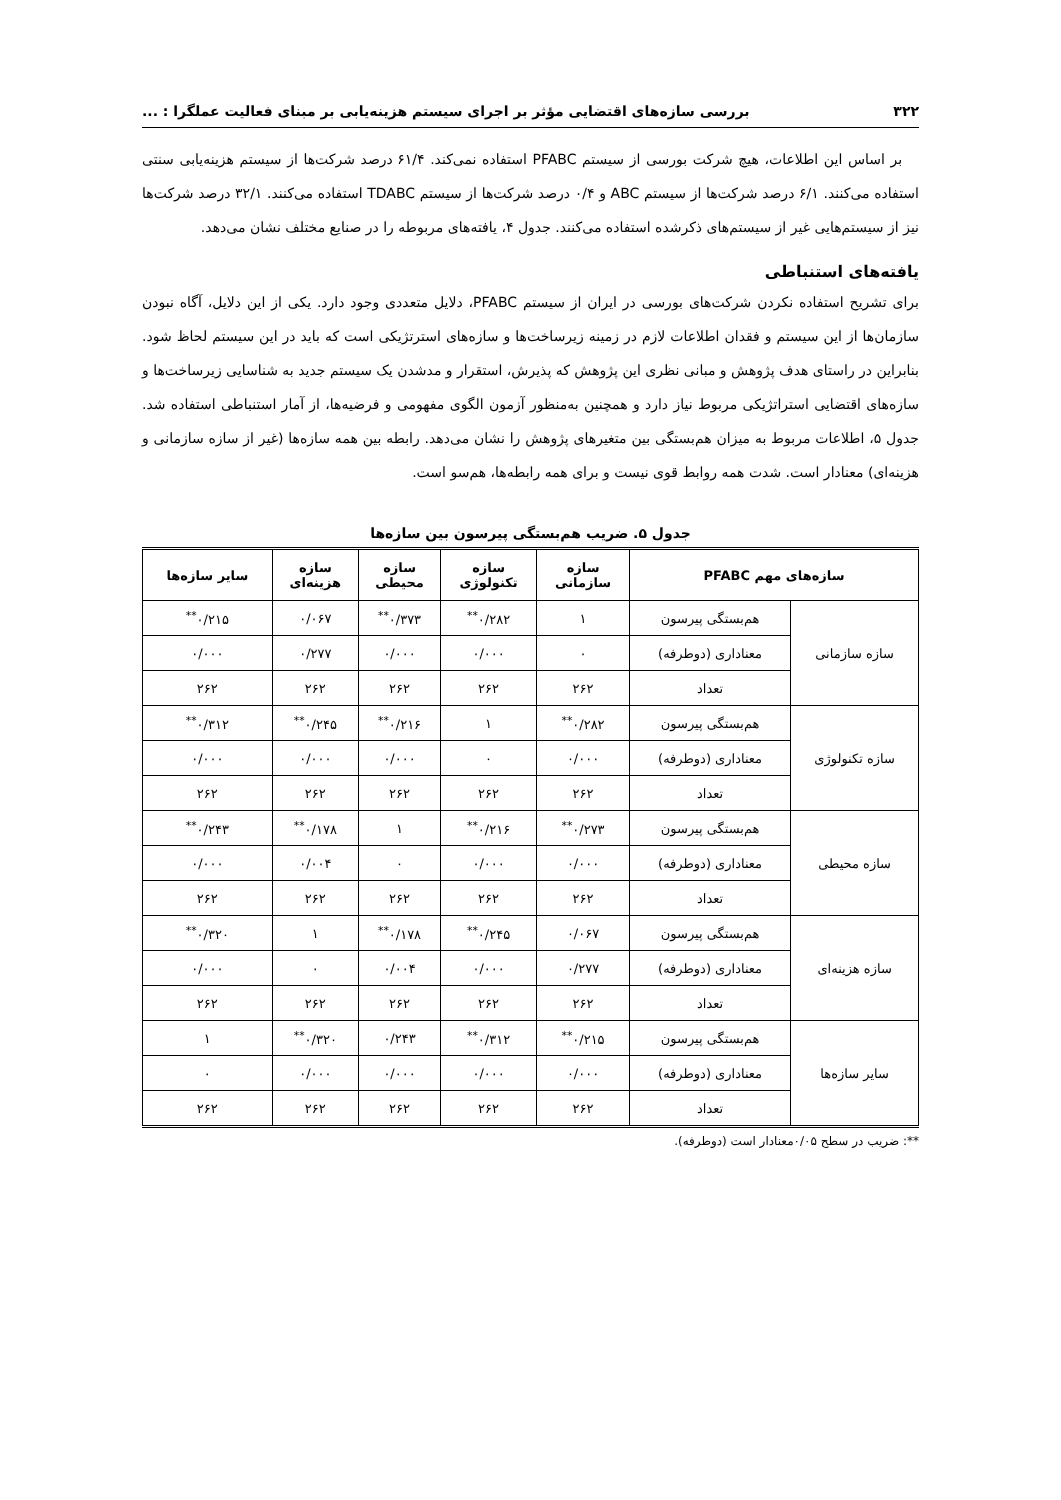۳۲۲ بررسی سازه‌های اقتضایی مؤثر بر اجرای سیستم هزینه‌یابی بر مبنای فعالیت عملگرا : ...
بر اساس این اطلاعات، هیچ شرکت بورسی از سیستم PFABC استفاده نمی‌کند. ۶۱/۴ درصد شرکت‌ها از سیستم هزینه‌یابی سنتی استفاده می‌کنند. ۶/۱ درصد شرکت‌ها از سیستم ABC و ۰/۴ درصد شرکت‌ها از سیستم TDABC استفاده می‌کنند. ۳۲/۱ درصد شرکت‌ها نیز از سیستم‌هایی غیر از سیستم‌های ذکرشده استفاده می‌کنند. جدول ۴، یافته‌های مربوطه را در صنایع مختلف نشان می‌دهد.
یافته‌های استنباطی
برای تشریح استفاده نکردن شرکت‌های بورسی در ایران از سیستم PFABC، دلایل متعددی وجود دارد. یکی از این دلایل، آگاه نبودن سازمان‌ها از این سیستم و فقدان اطلاعات لازم در زمینه زیرساخت‌ها و سازه‌های استرتژیکی است که باید در این سیستم لحاظ شود. بنابراین در راستای هدف پژوهش و مبانی نظری این پژوهش که پذیرش، استقرار و مدشدن یک سیستم جدید به شناسایی زیرساخت‌ها و سازه‌های اقتضایی استراتژیکی مربوط نیاز دارد و همچنین به‌منظور آزمون الگوی مفهومی و فرضیه‌ها، از آمار استنباطی استفاده شد. جدول ۵، اطلاعات مربوط به میزان هم‌بستگی بین متغیرهای پژوهش را نشان می‌دهد. رابطه بین همه سازه‌ها (غیر از سازه سازمانی و هزینه‌ای) معنادار است. شدت همه روابط قوی نیست و برای همه رابطه‌ها، هم‌سو است.
جدول ۵. ضریب هم‌بستگی پیرسون بین سازه‌ها
| سازه‌های مهم PFABC | | سازه سازمانی | سازه تکنولوژی | سازه محیطی | سازه هزینه‌ای | سایر سازه‌ها |
| --- | --- | --- | --- | --- | --- | --- |
| سازه سازمانی | هم‌بستگی پیرسون | ۱ | ۰/۲۸۲<sup>**</sup> | ۰/۳۷۳<sup>**</sup> | ۰/۰۶۷ | ۰/۲۱۵<sup>**</sup> |
| | معناداری (دوطرفه) | ۰ | ۰/۰۰۰ | ۰/۰۰۰ | ۰/۲۷۷ | ۰/۰۰۰ |
| | تعداد | ۲۶۲ | ۲۶۲ | ۲۶۲ | ۲۶۲ | ۲۶۲ |
| سازه تکنولوژی | هم‌بستگی پیرسون | ۰/۲۸۲<sup>**</sup> | ۱ | ۰/۲۱۶<sup>**</sup> | ۰/۲۴۵<sup>**</sup> | ۰/۳۱۲<sup>**</sup> |
| | معناداری (دوطرفه) | ۰/۰۰۰ | ۰ | ۰/۰۰۰ | ۰/۰۰۰ | ۰/۰۰۰ |
| | تعداد | ۲۶۲ | ۲۶۲ | ۲۶۲ | ۲۶۲ | ۲۶۲ |
| سازه محیطی | هم‌بستگی پیرسون | ۰/۲۷۳<sup>**</sup> | ۰/۲۱۶<sup>**</sup> | ۱ | ۰/۱۷۸<sup>**</sup> | ۰/۲۴۳<sup>**</sup> |
| | معناداری (دوطرفه) | ۰/۰۰۰ | ۰/۰۰۰ | ۰ | ۰/۰۰۴ | ۰/۰۰۰ |
| | تعداد | ۲۶۲ | ۲۶۲ | ۲۶۲ | ۲۶۲ | ۲۶۲ |
| سازه هزینه‌ای | هم‌بستگی پیرسون | ۰/۰۶۷ | ۰/۲۴۵<sup>**</sup> | ۰/۱۷۸<sup>**</sup> | ۱ | ۰/۳۲۰<sup>**</sup> |
| | معناداری (دوطرفه) | ۰/۲۷۷ | ۰/۰۰۰ | ۰/۰۰۴ | ۰ | ۰/۰۰۰ |
| | تعداد | ۲۶۲ | ۲۶۲ | ۲۶۲ | ۲۶۲ | ۲۶۲ |
| سایر سازه‌ها | هم‌بستگی پیرسون | ۰/۲۱۵<sup>**</sup> | ۰/۳۱۲<sup>**</sup> | ۰/۲۴۳ | ۰/۳۲۰<sup>**</sup> | ۱ |
| | معناداری (دوطرفه) | ۰/۰۰۰ | ۰/۰۰۰ | ۰/۰۰۰ | ۰/۰۰۰ | ۰ |
| | تعداد | ۲۶۲ | ۲۶۲ | ۲۶۲ | ۲۶۲ | ۲۶۲ |
**: ضریب در سطح ۰/۰۵معنادار است (دوطرفه).